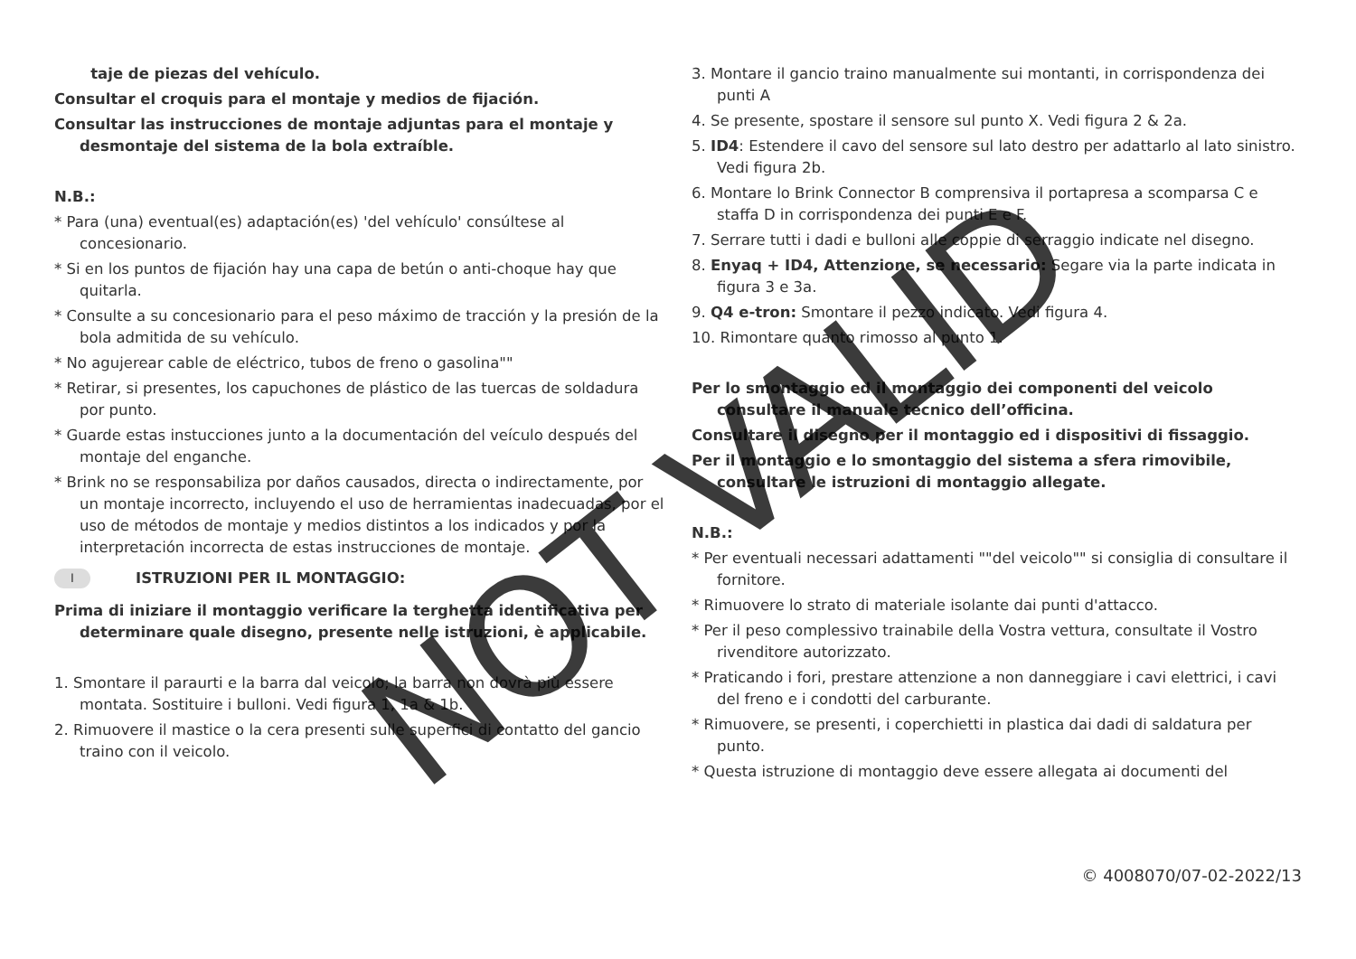taje de piezas del vehículo.
Consultar el croquis para el montaje y medios de fijación.
Consultar las instrucciones de montaje adjuntas para el montaje y desmontaje del sistema de la bola extraíble.
N.B.:
* Para (una) eventual(es) adaptación(es) 'del vehículo' consúltese al concesionario.
* Si en los puntos de fijación hay una capa de betún o anti-choque hay que quitarla.
* Consulte a su concesionario para el peso máximo de tracción y la presión de la bola admitida de su vehículo.
* No agujerear cable de eléctrico, tubos de freno o gasolina""
* Retirar, si presentes, los capuchones de plástico de las tuercas de soldadura por punto.
* Guarde estas instucciones junto a la documentación del veículo después del montaje del enganche.
* Brink no se responsabiliza por daños causados, directa o indirectamente, por un montaje incorrecto, incluyendo el uso de herramientas inadecuadas, por el uso de métodos de montaje y medios distintos a los indicados y por la interpretación incorrecta de estas instrucciones de montaje.
I ISTRUZIONI PER IL MONTAGGIO:
Prima di iniziare il montaggio verificare la terghetta identificativa per determinare quale disegno, presente nelle istruzioni, è applicabile.
1. Smontare il paraurti e la barra dal veicolo; la barra non dovrà più essere montata. Sostituire i bulloni. Vedi figura 1, 1a & 1b.
2. Rimuovere il mastice o la cera presenti sulle superfici di contatto del gancio traino con il veicolo.
3. Montare il gancio traino manualmente sui montanti, in corrispondenza dei punti A
4. Se presente, spostare il sensore sul punto X. Vedi figura 2 & 2a.
5. ID4: Estendere il cavo del sensore sul lato destro per adattarlo al lato sinistro. Vedi figura 2b.
6. Montare lo Brink Connector B comprensiva il portapresa a scomparsa C e staffa D in corrispondenza dei punti E e F.
7. Serrare tutti i dadi e bulloni alle coppie di serraggio indicate nel disegno.
8. Enyaq + ID4, Attenzione, se necessario: Segare via la parte indicata in figura 3 e 3a.
9. Q4 e-tron: Smontare il pezzo indicato. Vedi figura 4.
10. Rimontare quanto rimosso al punto 1.
Per lo smontaggio ed il montaggio dei componenti del veicolo consultare il manuale tecnico dell’officina.
Consultare il disegno per il montaggio ed i dispositivi di fissaggio.
Per il montaggio e lo smontaggio del sistema a sfera rimovibile, consultare le istruzioni di montaggio allegate.
N.B.:
* Per eventuali necessari adattamenti ""del veicolo"" si consiglia di consultare il fornitore.
* Rimuovere lo strato di materiale isolante dai punti d'attacco.
* Per il peso complessivo trainabile della Vostra vettura, consultate il Vostro rivenditore autorizzato.
* Praticando i fori, prestare attenzione a non danneggiare i cavi elettrici, i cavi del freno e i condotti del carburante.
* Rimuovere, se presenti, i coperchietti in plastica dai dadi di saldatura per punto.
* Questa istruzione di montaggio deve essere allegata ai documenti del
© 4008070/07-02-2022/13
NOT VALID